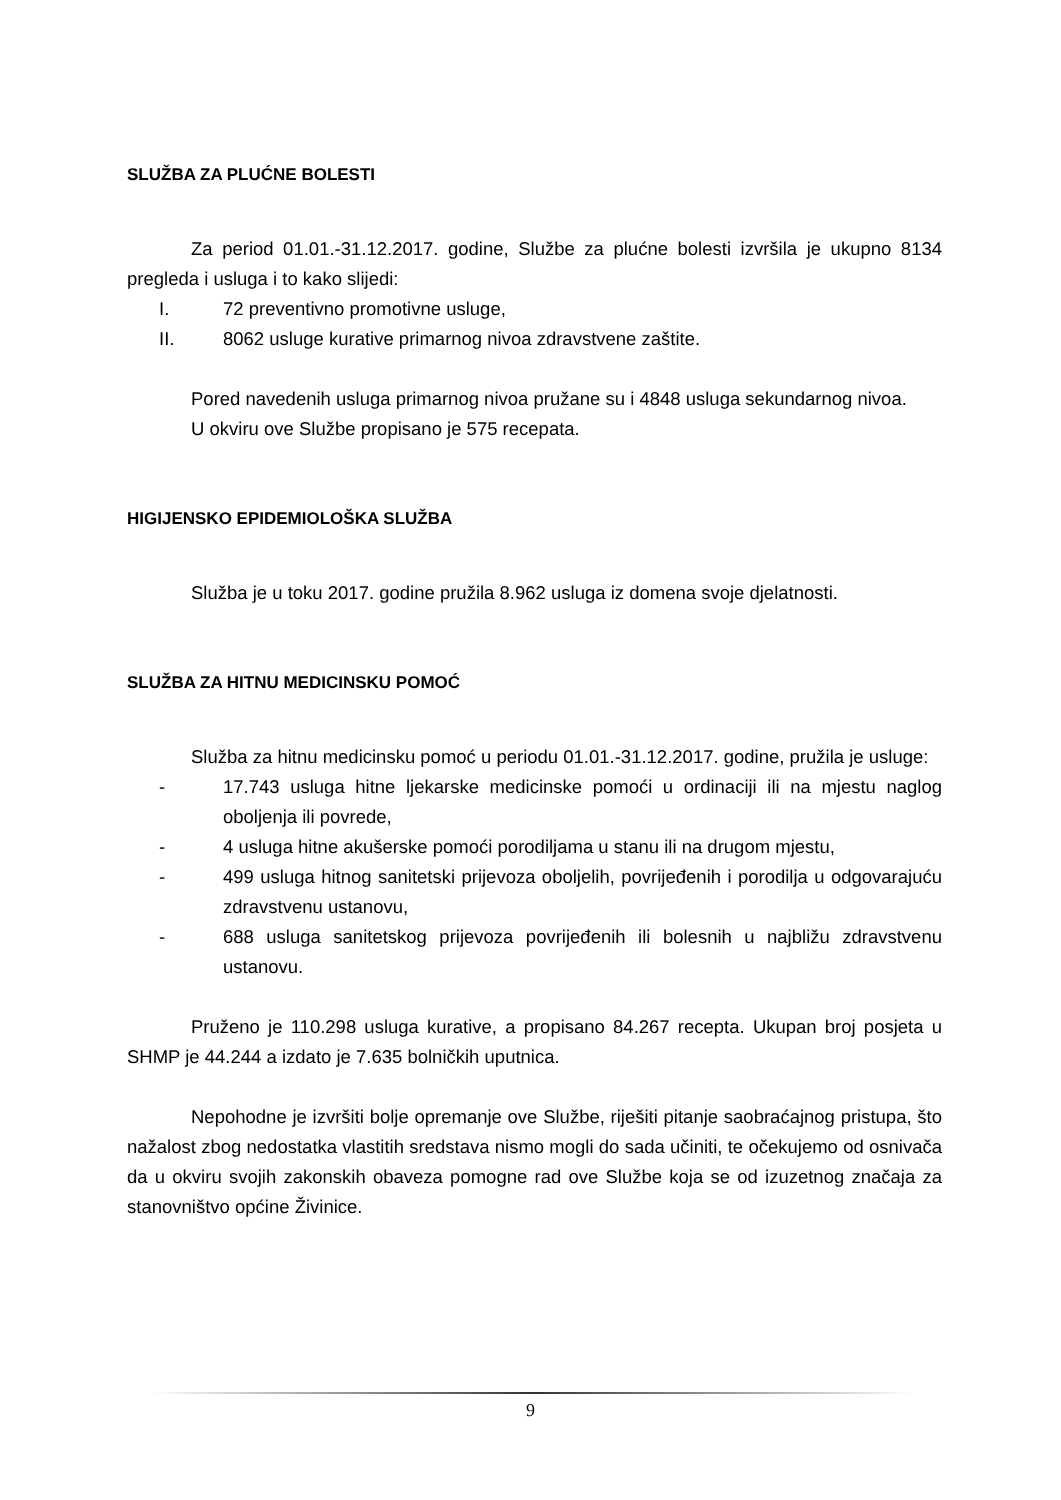SLUŽBA ZA PLUĆNE BOLESTI
Za period 01.01.-31.12.2017. godine, Službe za plućne bolesti izvršila je ukupno 8134 pregleda i usluga i to kako slijedi:
I. 72 preventivno promotivne usluge,
II. 8062 usluge kurative primarnog nivoa zdravstvene zaštite.
Pored navedenih usluga primarnog nivoa pružane su i 4848 usluga sekundarnog nivoa.
U okviru ove Službe propisano je 575 recepata.
HIGIJENSKO EPIDEMIOLOŠKA SLUŽBA
Služba je u toku 2017. godine pružila 8.962 usluga iz domena svoje djelatnosti.
SLUŽBA ZA HITNU MEDICINSKU POMOĆ
Služba za hitnu medicinsku pomoć u periodu 01.01.-31.12.2017. godine, pružila je usluge:
- 17.743 usluga hitne ljekarske medicinske pomoći u ordinaciji ili na mjestu naglog oboljenja ili povrede,
- 4 usluga hitne akušerske pomoći porodiljama u stanu ili na drugom mjestu,
- 499 usluga hitnog sanitetski prijevoza oboljelih, povrijeđenih i porodilja u odgovarajuću zdravstvenu ustanovu,
- 688 usluga sanitetskog prijevoza povrijeđenih ili bolesnih u najbližu zdravstvenu ustanovu.
Pruženo je 110.298 usluga kurative, a propisano 84.267 recepta. Ukupan broj posjeta u SHMP je 44.244 a izdato je 7.635 bolničkih uputnica.
Nepohodne je izvršiti bolje opremanje ove Službe, riješiti pitanje saobraćajnog pristupa, što nažalost zbog nedostatka vlastitih sredstava nismo mogli do sada učiniti, te očekujemo od osnivača da u okviru svojih zakonskih obaveza pomogne rad ove Službe koja se od izuzetnog značaja za stanovništvo općine Živinice.
9